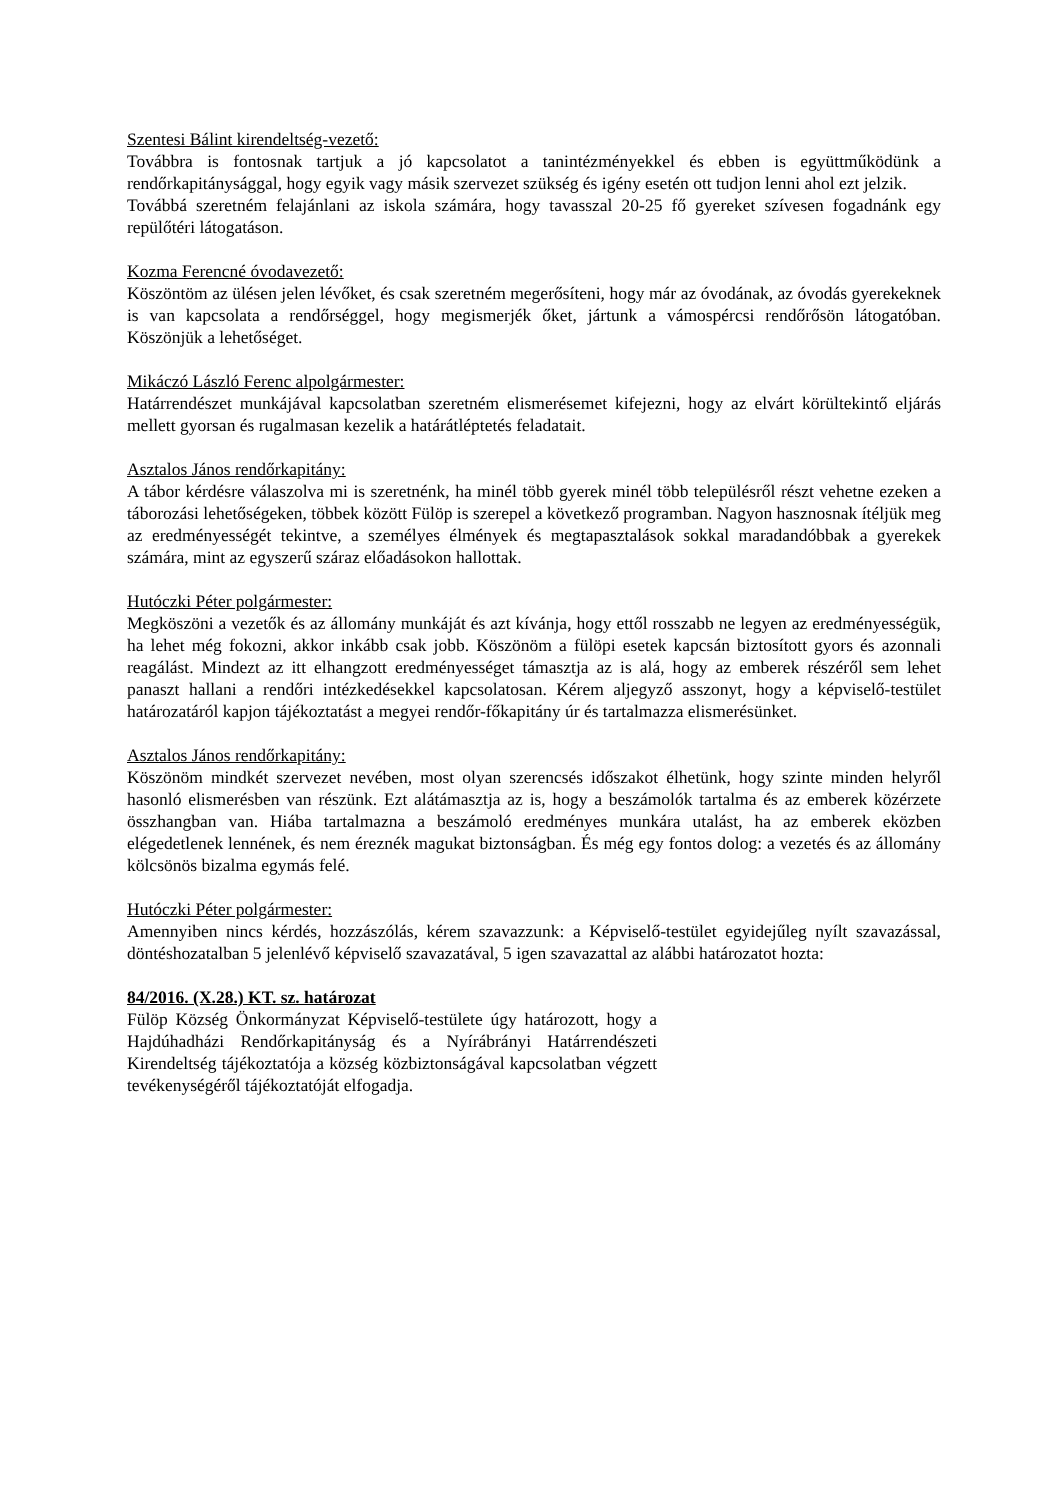Szentesi Bálint kirendeltség-vezető:
Továbbra is fontosnak tartjuk a jó kapcsolatot a tanintézményekkel és ebben is együttműködünk a rendőrkapitánysággal, hogy egyik vagy másik szervezet szükség és igény esetén ott tudjon lenni ahol ezt jelzik.
Továbbá szeretném felajánlani az iskola számára, hogy tavasszal 20-25 fő gyereket szívesen fogadnánk egy repülőtéri látogatáson.
Kozma Ferencné óvodavezető:
Köszöntöm az ülésen jelen lévőket, és csak szeretném megerősíteni, hogy már az óvodának, az óvodás gyerekeknek is van kapcsolata a rendőrséggel, hogy megismerjék őket, jártunk a vámospércsi rendőrősön látogatóban. Köszönjük a lehetőséget.
Mikáczó László Ferenc alpolgármester:
Határrendészet munkájával kapcsolatban szeretném elismerésemet kifejezni, hogy az elvárt körültekintő eljárás mellett gyorsan és rugalmasan kezelik a határátléptetés feladatait.
Asztalos János rendőrkapitány:
A tábor kérdésre válaszolva mi is szeretnénk, ha minél több gyerek minél több településről részt vehetne ezeken a táborozási lehetőségeken, többek között Fülöp is szerepel a következő programban. Nagyon hasznosnak ítéljük meg az eredményességét tekintve, a személyes élmények és megtapasztalások sokkal maradandóbbak a gyerekek számára, mint az egyszerű száraz előadásokon hallottak.
Hutóczki Péter polgármester:
Megköszöni a vezetők és az állomány munkáját és azt kívánja, hogy ettől rosszabb ne legyen az eredményességük, ha lehet még fokozni, akkor inkább csak jobb. Köszönöm a fülöpi esetek kapcsán biztosított gyors és azonnali reagálást. Mindezt az itt elhangzott eredményességet támasztja az is alá, hogy az emberek részéről sem lehet panaszt hallani a rendőri intézkedésekkel kapcsolatosan. Kérem aljegyző asszonyt, hogy a képviselő-testület határozatáról kapjon tájékoztatást a megyei rendőr-főkapitány úr és tartalmazza elismerésünket.
Asztalos János rendőrkapitány:
Köszönöm mindkét szervezet nevében, most olyan szerencsés időszakot élhetünk, hogy szinte minden helyről hasonló elismerésben van részünk. Ezt alátámasztja az is, hogy a beszámolók tartalma és az emberek közérzete összhangban van. Hiába tartalmazna a beszámoló eredményes munkára utalást, ha az emberek eközben elégedetlenek lennének, és nem éreznék magukat biztonságban. És még egy fontos dolog: a vezetés és az állomány kölcsönös bizalma egymás felé.
Hutóczki Péter polgármester:
Amennyiben nincs kérdés, hozzászólás, kérem szavazzunk: a Képviselő-testület egyidejűleg nyílt szavazással, döntéshozatalban 5 jelenlévő képviselő szavazatával, 5 igen szavazattal az alábbi határozatot hozta:
84/2016. (X.28.) KT. sz. határozat
Fülöp Község Önkormányzat Képviselő-testülete úgy határozott, hogy a Hajdúhadházi Rendőrkapitányság és a Nyírábrányi Határrendészeti Kirendeltség tájékoztatója a község közbiztonságával kapcsolatban végzett tevékenységéről tájékoztatóját elfogadja.